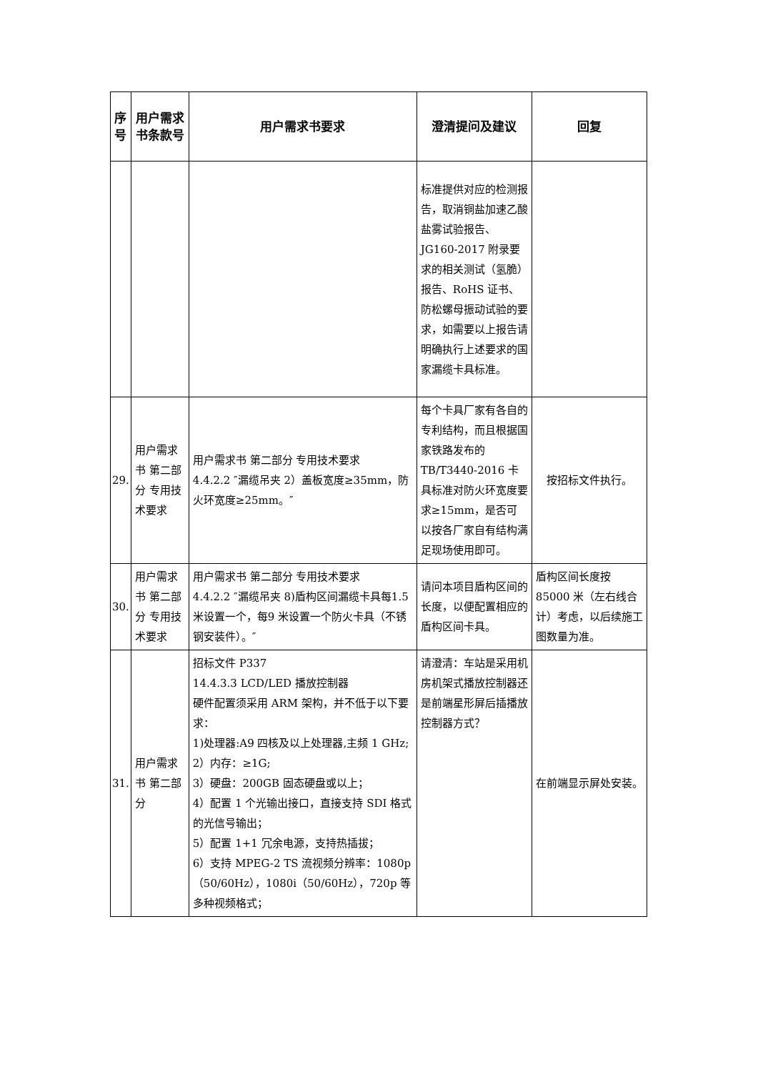| 序号 | 用户需求书条款号 | 用户需求书要求 | 澄清提问及建议 | 回复 |
| --- | --- | --- | --- | --- |
| | | | 标准提供对应的检测报告，取消铜盐加速乙酸盐雾试验报告、JG160-2017 附录要求的相关测试（氢脆）报告、RoHS 证书、防松螺母振动试验的要求，如需要以上报告请明确执行上述要求的国家漏缆卡具标准。 | |
| 29. | 用户需求书 第二部分 专用技术要求 | 用户需求书 第二部分 专用技术要求 4.4.2.2 ″漏缆吊夹 2）盖板宽度≥35mm，防火环宽度≥25mm。″ | 每个卡具厂家有各自的专利结构，而且根据国家铁路发布的 TB/T3440-2016 卡具标准对防火环宽度要求≥15mm，是否可以按各厂家自有结构满足现场使用即可。 | 按招标文件执行。 |
| 30. | 用户需求书 第二部分 专用技术要求 | 用户需求书 第二部分 专用技术要求 4.4.2.2 ″漏缆吊夹 8)盾构区间漏缆卡具每1.5 米设置一个，每9 米设置一个防火卡具（不锈钢安装件）。″ | 请问本项目盾构区间的长度，以便配置相应的盾构区间卡具。 | 盾构区间长度按 85000 米（左右线合计）考虑，以后续施工图数量为准。 |
| 31. | 用户需求书 第二部分 | 招标文件 P337 14.4.3.3 LCD/LED 播放控制器 硬件配置须采用 ARM 架构，并不低于以下要求： 1)处理器:A9 四核及以上处理器,主频 1 GHz; 2）内存：≥1G; 3）硬盘：200GB 固态硬盘或以上； 4）配置 1 个光输出接口，直接支持 SDI 格式的光信号输出； 5）配置 1+1 冗余电源，支持热插拔； 6）支持 MPEG-2 TS 流视频分辨率：1080p（50/60Hz），1080i（50/60Hz），720p 等多种视频格式； | 请澄清：车站是采用机房机架式播放控制器还是前端星形屏后插播放控制器方式？ | 在前端显示屏处安装。 |